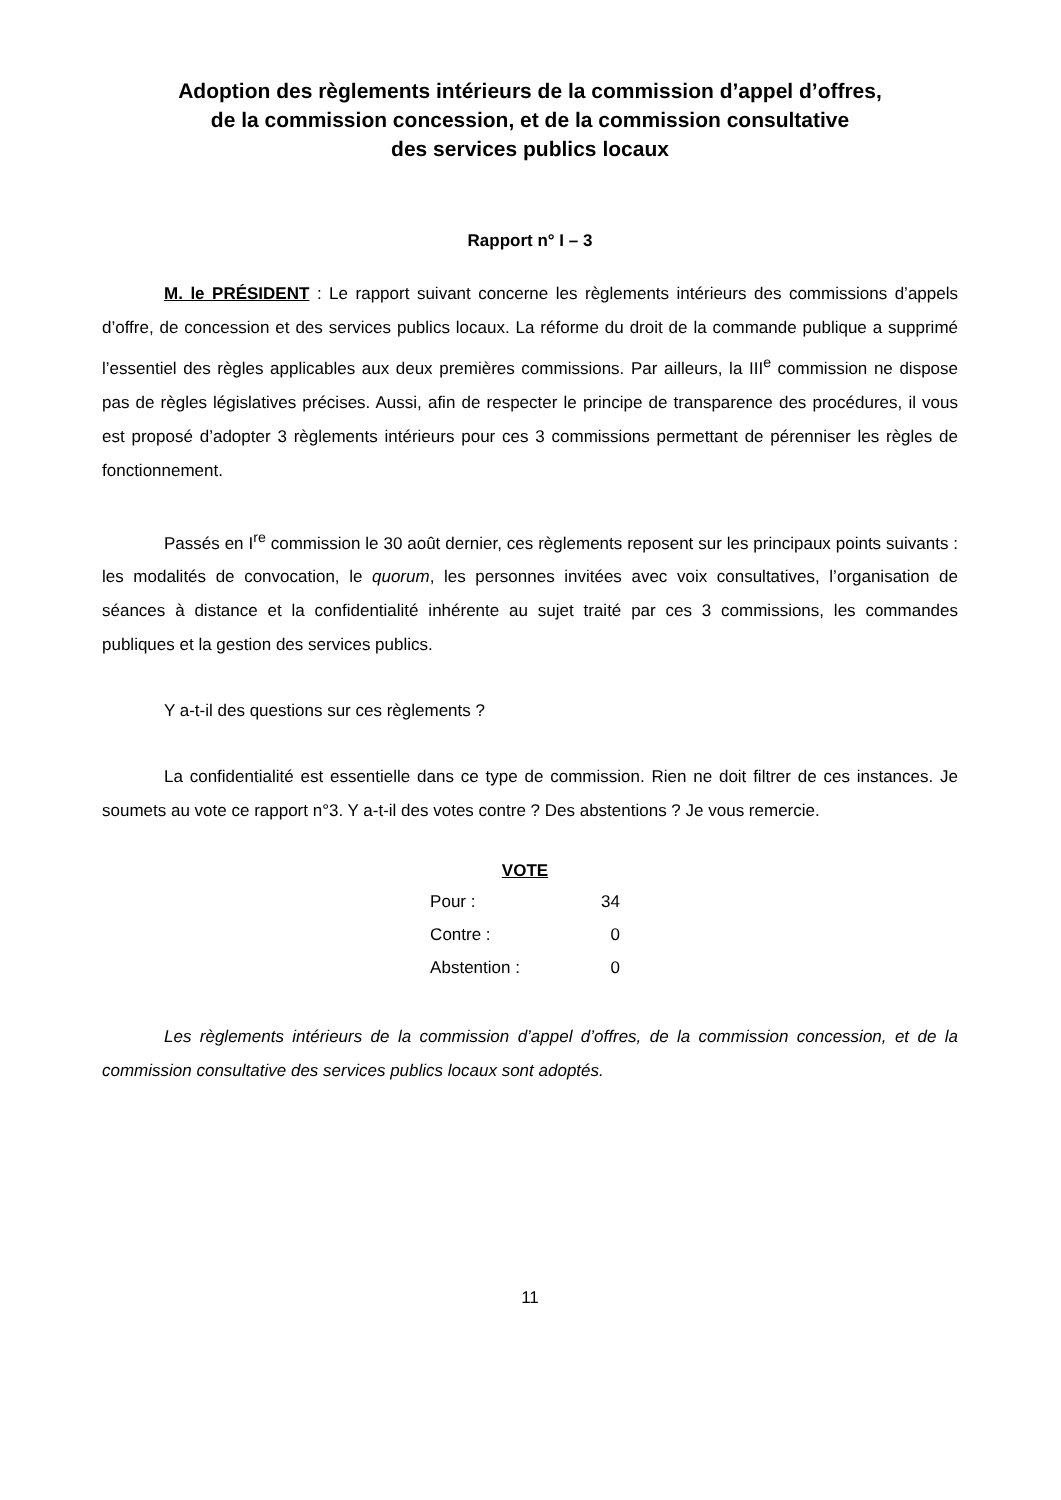Adoption des règlements intérieurs de la commission d’appel d’offres,
de la commission concession, et de la commission consultative
des services publics locaux
Rapport n° I – 3
M. le PRÉSIDENT : Le rapport suivant concerne les règlements intérieurs des commissions d’appels d’offre, de concession et des services publics locaux. La réforme du droit de la commande publique a supprimé l’essentiel des règles applicables aux deux premières commissions. Par ailleurs, la III<sup>e</sup> commission ne dispose pas de règles législatives précises. Aussi, afin de respecter le principe de transparence des procédures, il vous est proposé d’adopter 3 règlements intérieurs pour ces 3 commissions permettant de pérenniser les règles de fonctionnement.
Passés en I<sup>re</sup> commission le 30 août dernier, ces règlements reposent sur les principaux points suivants : les modalités de convocation, le quorum, les personnes invitées avec voix consultatives, l’organisation de séances à distance et la confidentialité inhérente au sujet traité par ces 3 commissions, les commandes publiques et la gestion des services publics.
Y a-t-il des questions sur ces règlements ?
La confidentialité est essentielle dans ce type de commission. Rien ne doit filtrer de ces instances. Je soumets au vote ce rapport n°3. Y a-t-il des votes contre ? Des abstentions ? Je vous remercie.
| VOTE | |
| --- | --- |
| Pour : | 34 |
| Contre : | 0 |
| Abstention : | 0 |
Les règlements intérieurs de la commission d’appel d’offres, de la commission concession, et de la commission consultative des services publics locaux sont adoptés.
11